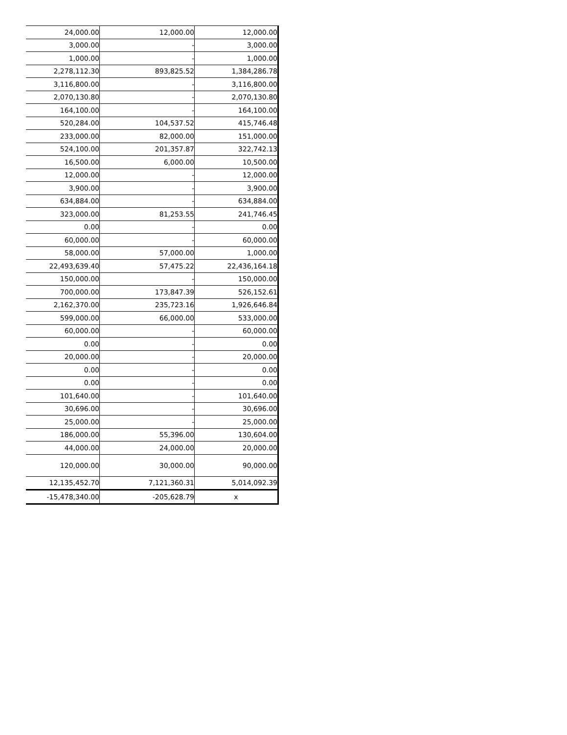| 24,000.00 | 12,000.00 | 12,000.00 |
| 3,000.00 | - | 3,000.00 |
| 1,000.00 | - | 1,000.00 |
| 2,278,112.30 | 893,825.52 | 1,384,286.78 |
| 3,116,800.00 | - | 3,116,800.00 |
| 2,070,130.80 | - | 2,070,130.80 |
| 164,100.00 | - | 164,100.00 |
| 520,284.00 | 104,537.52 | 415,746.48 |
| 233,000.00 | 82,000.00 | 151,000.00 |
| 524,100.00 | 201,357.87 | 322,742.13 |
| 16,500.00 | 6,000.00 | 10,500.00 |
| 12,000.00 | - | 12,000.00 |
| 3,900.00 | - | 3,900.00 |
| 634,884.00 | - | 634,884.00 |
| 323,000.00 | 81,253.55 | 241,746.45 |
| 0.00 | - | 0.00 |
| 60,000.00 | - | 60,000.00 |
| 58,000.00 | 57,000.00 | 1,000.00 |
| 22,493,639.40 | 57,475.22 | 22,436,164.18 |
| 150,000.00 | - | 150,000.00 |
| 700,000.00 | 173,847.39 | 526,152.61 |
| 2,162,370.00 | 235,723.16 | 1,926,646.84 |
| 599,000.00 | 66,000.00 | 533,000.00 |
| 60,000.00 | - | 60,000.00 |
| 0.00 | - | 0.00 |
| 20,000.00 | - | 20,000.00 |
| 0.00 | - | 0.00 |
| 0.00 | - | 0.00 |
| 101,640.00 | - | 101,640.00 |
| 30,696.00 | - | 30,696.00 |
| 25,000.00 | - | 25,000.00 |
| 186,000.00 | 55,396.00 | 130,604.00 |
| 44,000.00 | 24,000.00 | 20,000.00 |
| 120,000.00 | 30,000.00 | 90,000.00 |
| 12,135,452.70 | 7,121,360.31 | 5,014,092.39 |
| -15,478,340.00 | -205,628.79 | x |